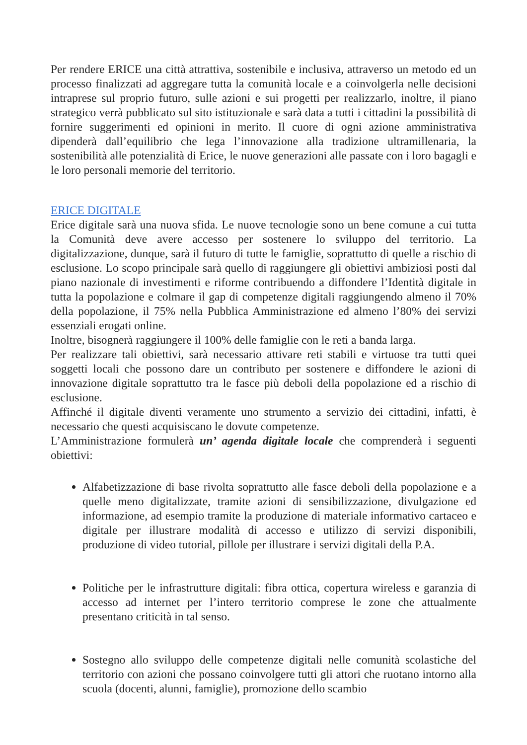Per rendere ERICE una città attrattiva, sostenibile e inclusiva, attraverso un metodo ed un processo finalizzati ad aggregare tutta la comunità locale e a coinvolgerla nelle decisioni intraprese sul proprio futuro, sulle azioni e sui progetti per realizzarlo, inoltre, il piano strategico verrà pubblicato sul sito istituzionale e sarà data a tutti i cittadini la possibilità di fornire suggerimenti ed opinioni in merito. Il cuore di ogni azione amministrativa dipenderà dall’equilibrio che lega l’innovazione alla tradizione ultramillenaria, la sostenibilità alle potenzialità di Erice, le nuove generazioni alle passate con i loro bagagli e le loro personali memorie del territorio.
ERICE DIGITALE
Erice digitale sarà una nuova sfida. Le nuove tecnologie sono un bene comune a cui tutta la Comunità deve avere accesso per sostenere lo sviluppo del territorio. La digitalizzazione, dunque, sarà il futuro di tutte le famiglie, soprattutto di quelle a rischio di esclusione. Lo scopo principale sarà quello di raggiungere gli obiettivi ambiziosi posti dal piano nazionale di investimenti e riforme contribuendo a diffondere l’Identità digitale in tutta la popolazione e colmare il gap di competenze digitali raggiungendo almeno il 70% della popolazione, il 75% nella Pubblica Amministrazione ed almeno l’80% dei servizi essenziali erogati online.
Inoltre, bisognerà raggiungere il 100% delle famiglie con le reti a banda larga.
Per realizzare tali obiettivi, sarà necessario attivare reti stabili e virtuose tra tutti quei soggetti locali che possono dare un contributo per sostenere e diffondere le azioni di innovazione digitale soprattutto tra le fasce più deboli della popolazione ed a rischio di esclusione.
Affinché il digitale diventi veramente uno strumento a servizio dei cittadini, infatti, è necessario che questi acquisiscano le dovute competenze.
L’Amministrazione formulerà un’ agenda digitale locale che comprenderà i seguenti obiettivi:
Alfabetizzazione di base rivolta soprattutto alle fasce deboli della popolazione e a quelle meno digitalizzate, tramite azioni di sensibilizzazione, divulgazione ed informazione, ad esempio tramite la produzione di materiale informativo cartaceo e digitale per illustrare modalità di accesso e utilizzo di servizi disponibili, produzione di video tutorial, pillole per illustrare i servizi digitali della P.A.
Politiche per le infrastrutture digitali: fibra ottica, copertura wireless e garanzia di accesso ad internet per l’intero territorio comprese le zone che attualmente presentano criticità in tal senso.
Sostegno allo sviluppo delle competenze digitali nelle comunità scolastiche del territorio con azioni che possano coinvolgere tutti gli attori che ruotano intorno alla scuola (docenti, alunni, famiglie), promozione dello scambio